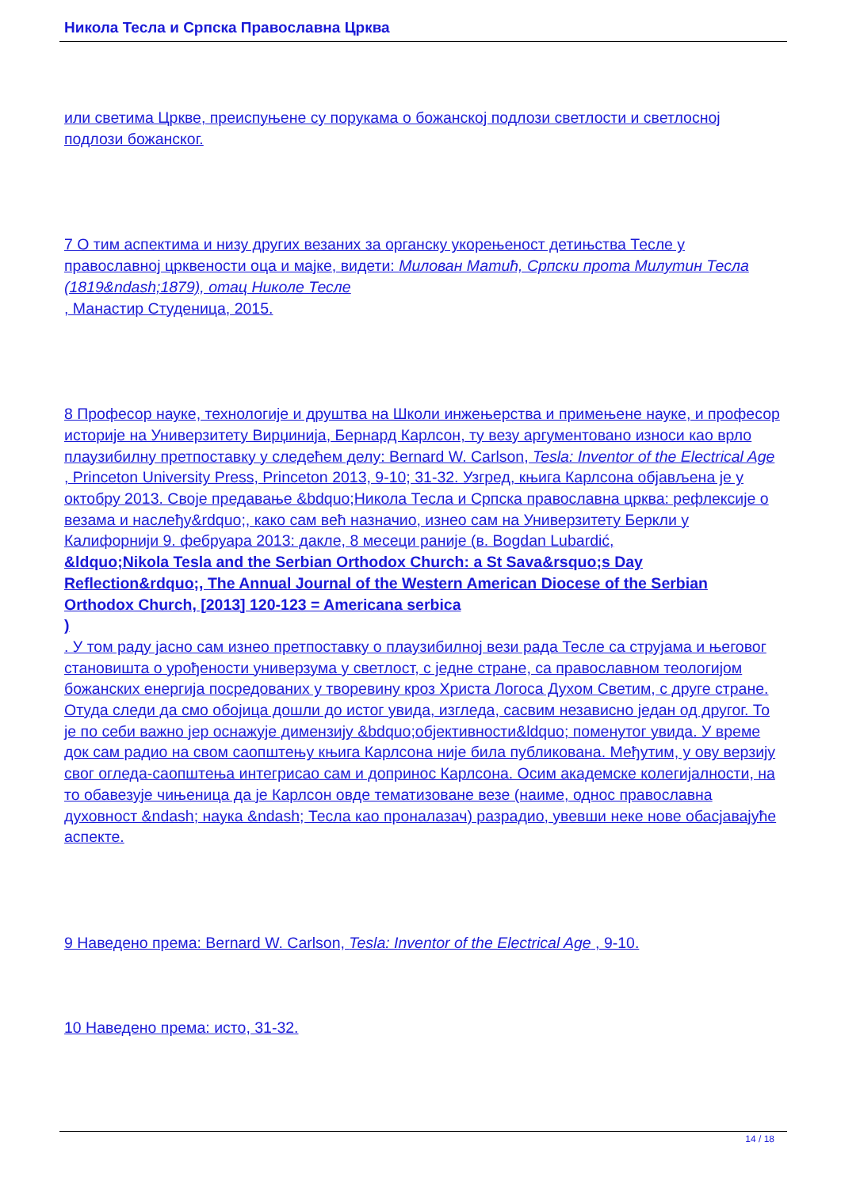Никола Тесла и Српска Православна Црква
или светима Цркве, преиспуњене су порукама о божанској подлози светлости и светлосној подлози божанског.
7 О тим аспектима и низу других везаних за органску укорењеност детињства Тесле у православној црквености оца и мајке, видети: Милован Матић, Српски прота Милутин Тесла (1819&ndash;1879), отац Николе Тесле
, Манастир Студеница, 2015.
8 Професор науке, технологије и друштва на Школи инжењерства и примењене науке, и професор историје на Универзитету Вирџинија, Бернард Карлсон, ту везу аргументовано износи као врло плаузибилну претпоставку у следећем делу: Bernard W. Carlson, Tesla: Inventor of the Electrical Age , Princeton University Press, Princeton 2013, 9-10; 31-32. Узгред, књига Карлсона објављена је у октобру 2013. Своје предавање &bdquo;Никола Тесла и Српска православна црква: рефлексије о везама и наслеђу&rdquo;, како сам већ назначио, изнео сам на Универзитету Беркли у Калифорнији 9. фебруара 2013: дакле, 8 месеци раније (в. Bogdan Lubardić,
&ldquo;Nikola Tesla and the Serbian Orthodox Church: a St Sava&rsquo;s Day Reflection&rdquo;, The Annual Journal of the Western American Diocese of the Serbian Orthodox Church, [2013] 120-123 = Americana serbica
)
. У том раду јасно сам изнео претпоставку о плаузибилној вези рада Тесле са струјама и његовог становишта о урођености универзума у светлост, с једне стране, са православном теологијом божанских енергија посредованих у творевину кроз Христа Логоса Духом Светим, с друге стране. Отуда следи да смо обојица дошли до истог увида, изгледа, сасвим независно један од другог. То је по себи важно јер оснажује димензију &bdquo;објективности&ldquo; поменутог увида. У време док сам радио на свом саопштењу књига Карлсона није била публикована. Међутим, у ову верзију свог огледа-саопштења интегрисао сам и допринос Карлсона. Осим академске колегијалности, на то обавезује чињеница да је Карлсон овде тематизоване везе (наиме, однос православна духовност &ndash; наука &ndash; Тесла као проналазач) разрадио, увевши неке нове обасјавајуће аспекте.
9 Наведено према: Bernard W. Carlson, Tesla: Inventor of the Electrical Age , 9-10.
10 Наведено према: исто, 31-32.
14 / 18